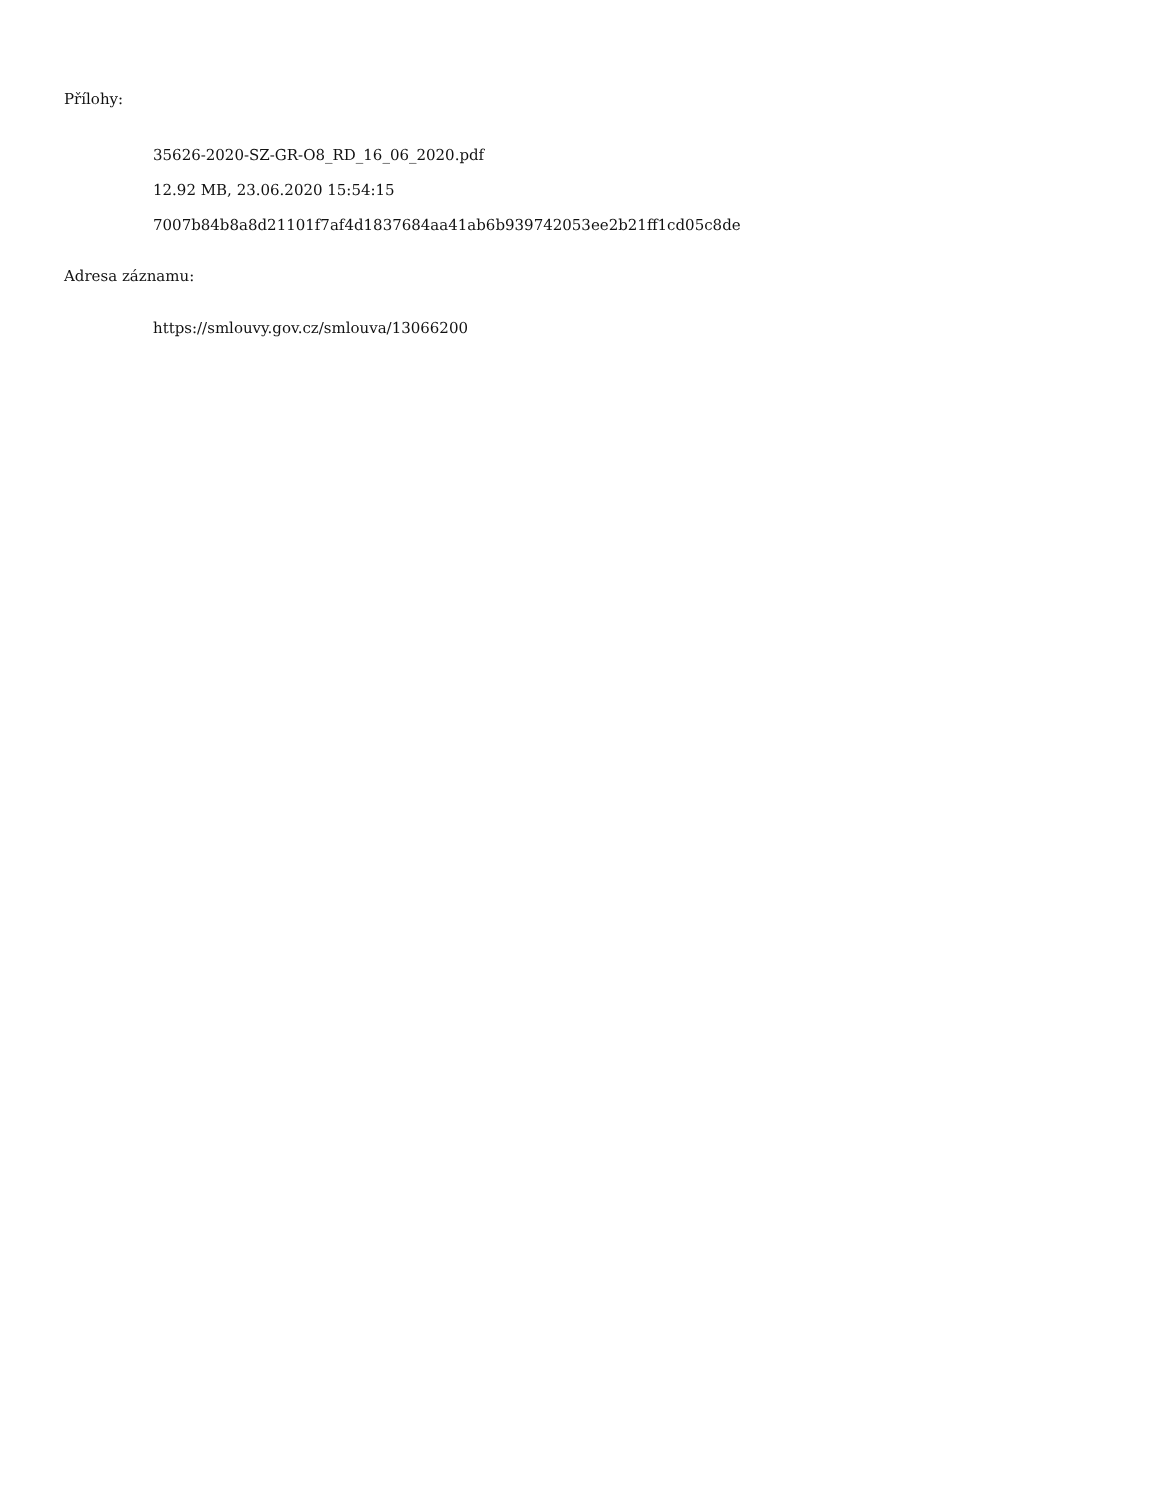Přílohy:
35626-2020-SZ-GR-O8_RD_16_06_2020.pdf
12.92 MB, 23.06.2020 15:54:15
7007b84b8a8d21101f7af4d1837684aa41ab6b939742053ee2b21ff1cd05c8de
Adresa záznamu:
https://smlouvy.gov.cz/smlouva/13066200